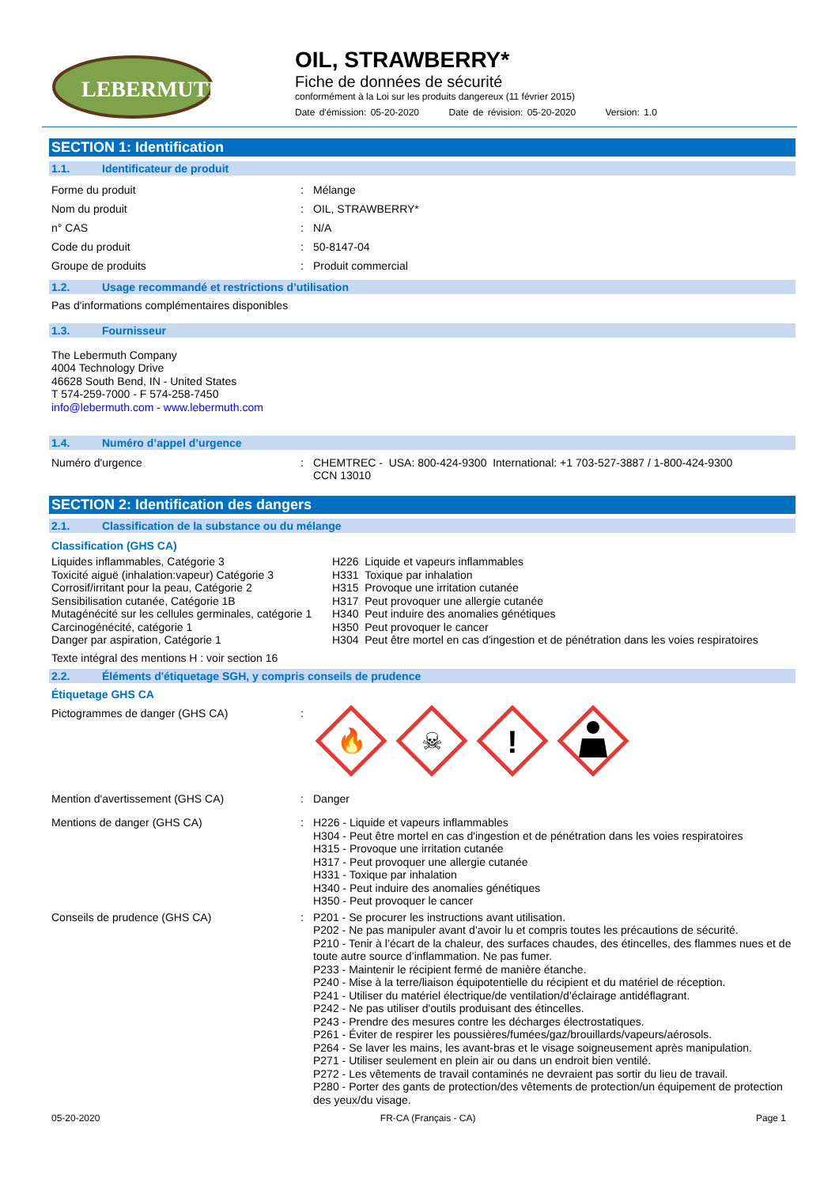LEBERMUTH
OIL, STRAWBERRY*
Fiche de données de sécurité
conformément à la Loi sur les produits dangereux (11 février 2015)
Date d'émission: 05-20-2020 Date de révision: 05-20-2020 Version: 1.0
SECTION 1: Identification
1.1. Identificateur de produit
Forme du produit : Mélange
Nom du produit : OIL, STRAWBERRY*
n° CAS : N/A
Code du produit : 50-8147-04
Groupe de produits : Produit commercial
1.2. Usage recommandé et restrictions d’utilisation
Pas d'informations complémentaires disponibles
1.3. Fournisseur
The Lebermuth Company
4004 Technology Drive
46628 South Bend, IN - United States
T 574-259-7000 - F 574-258-7450
info@lebermuth.com - www.lebermuth.com
1.4. Numéro d’appel d’urgence
Numéro d'urgence : CHEMTREC - USA: 800-424-9300 International: +1 703-527-3887 / 1-800-424-9300
CCN 13010
SECTION 2: Identification des dangers
2.1. Classification de la substance ou du mélange
Classification (GHS CA)
Liquides inflammables, Catégorie 3
Toxicité aiguë (inhalation:vapeur) Catégorie 3
Corrosif/irritant pour la peau, Catégorie 2
Sensibilisation cutanée, Catégorie 1B
Mutagénécité sur les cellules germinales, catégorie 1
Carcinogénécité, catégorie 1
Danger par aspiration, Catégorie 1
H226 Liquide et vapeurs inflammables
H331 Toxique par inhalation
H315 Provoque une irritation cutanée
H317 Peut provoquer une allergie cutanée
H340 Peut induire des anomalies génétiques
H350 Peut provoquer le cancer
H304 Peut être mortel en cas d'ingestion et de pénétration dans les voies respiratoires
Texte intégral des mentions H : voir section 16
2.2. Éléments d'étiquetage SGH, y compris conseils de prudence
Étiquetage GHS CA
Pictogrammes de danger (GHS CA) :
🔥
☠
!
Mention d'avertissement (GHS CA) : Danger
Mentions de danger (GHS CA) : H226 - Liquide et vapeurs inflammables
H304 - Peut être mortel en cas d'ingestion et de pénétration dans les voies respiratoires
H315 - Provoque une irritation cutanée
H317 - Peut provoquer une allergie cutanée
H331 - Toxique par inhalation
H340 - Peut induire des anomalies génétiques
H350 - Peut provoquer le cancer
Conseils de prudence (GHS CA) : P201 - Se procurer les instructions avant utilisation.
P202 - Ne pas manipuler avant d’avoir lu et compris toutes les précautions de sécurité.
P210 - Tenir à l’écart de la chaleur, des surfaces chaudes, des étincelles, des flammes nues et de toute autre source d’inflammation. Ne pas fumer.
P233 - Maintenir le récipient fermé de manière étanche.
P240 - Mise à la terre/liaison équipotentielle du récipient et du matériel de réception.
P241 - Utiliser du matériel électrique/de ventilation/d’éclairage antidéflagrant.
P242 - Ne pas utiliser d'outils produisant des étincelles.
P243 - Prendre des mesures contre les décharges électrostatiques.
P261 - Éviter de respirer les poussières/fumées/gaz/brouillards/vapeurs/aérosols.
P264 - Se laver les mains, les avant-bras et le visage soigneusement après manipulation.
P271 - Utiliser seulement en plein air ou dans un endroit bien ventilé.
P272 - Les vêtements de travail contaminés ne devraient pas sortir du lieu de travail.
P280 - Porter des gants de protection/des vêtements de protection/un équipement de protection des yeux/du visage.
05-20-2020 FR-CA (Français - CA) Page 1